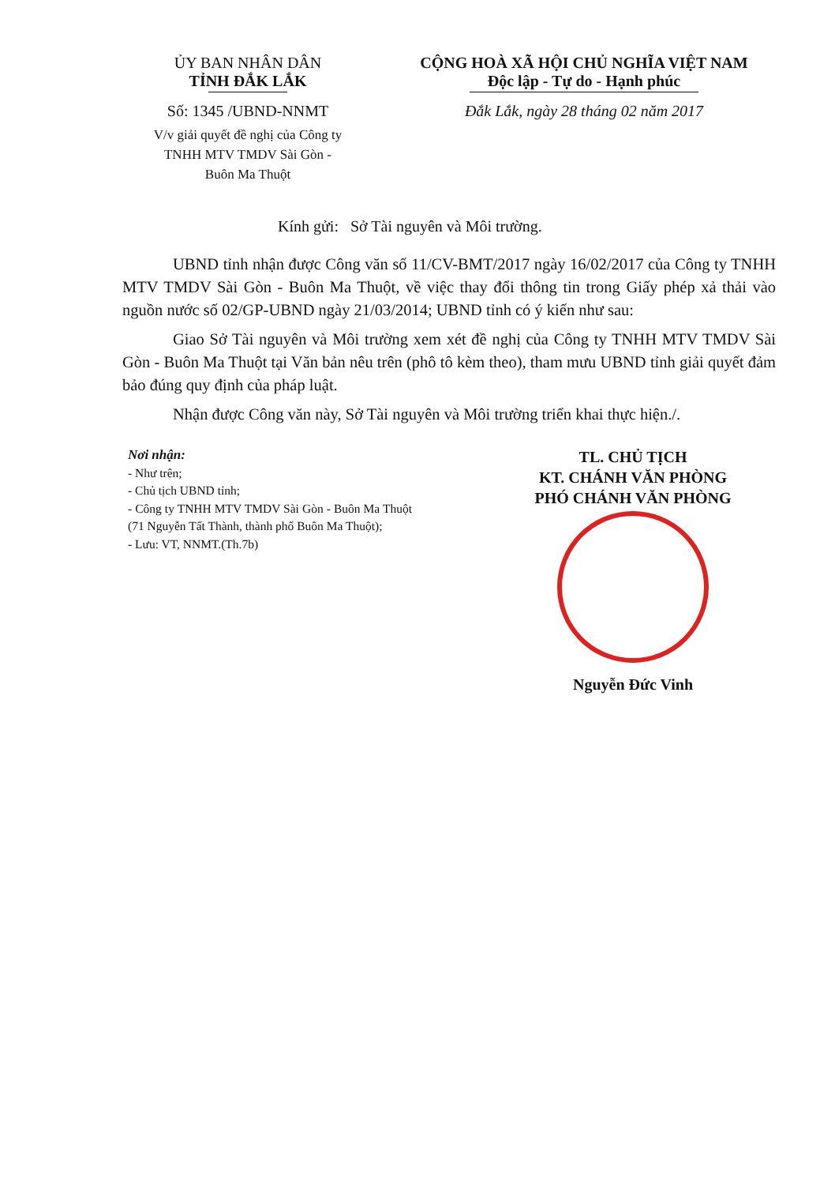ỦY BAN NHÂN DÂN
TỈNH ĐẮK LẮK
Số: 1345 /UBND-NNMT
V/v giải quyết đề nghị của Công ty
TNHH MTV TMDV Sài Gòn -
Buôn Ma Thuột
CỘNG HOÀ XÃ HỘI CHỦ NGHĨA VIỆT NAM
Độc lập - Tự do - Hạnh phúc
Đắk Lắk, ngày 28 tháng 02 năm 2017
Kính gửi: Sở Tài nguyên và Môi trường.
UBND tỉnh nhận được Công văn số 11/CV-BMT/2017 ngày 16/02/2017 của Công ty TNHH MTV TMDV Sài Gòn - Buôn Ma Thuột, về việc thay đổi thông tin trong Giấy phép xả thải vào nguồn nước số 02/GP-UBND ngày 21/03/2014; UBND tỉnh có ý kiến như sau:
Giao Sở Tài nguyên và Môi trường xem xét đề nghị của Công ty TNHH MTV TMDV Sài Gòn - Buôn Ma Thuột tại Văn bản nêu trên (phô tô kèm theo), tham mưu UBND tỉnh giải quyết đảm bảo đúng quy định của pháp luật.
Nhận được Công văn này, Sở Tài nguyên và Môi trường triển khai thực hiện./.
Nơi nhận:
- Như trên;
- Chủ tịch UBND tỉnh;
- Công ty TNHH MTV TMDV Sài Gòn - Buôn Ma Thuột (71 Nguyễn Tất Thành, thành phố Buôn Ma Thuột);
- Lưu: VT, NNMT.(Th.7b)
TL. CHỦ TỊCH
KT. CHÁNH VĂN PHÒNG
PHÓ CHÁNH VĂN PHÒNG
Nguyễn Đức Vinh